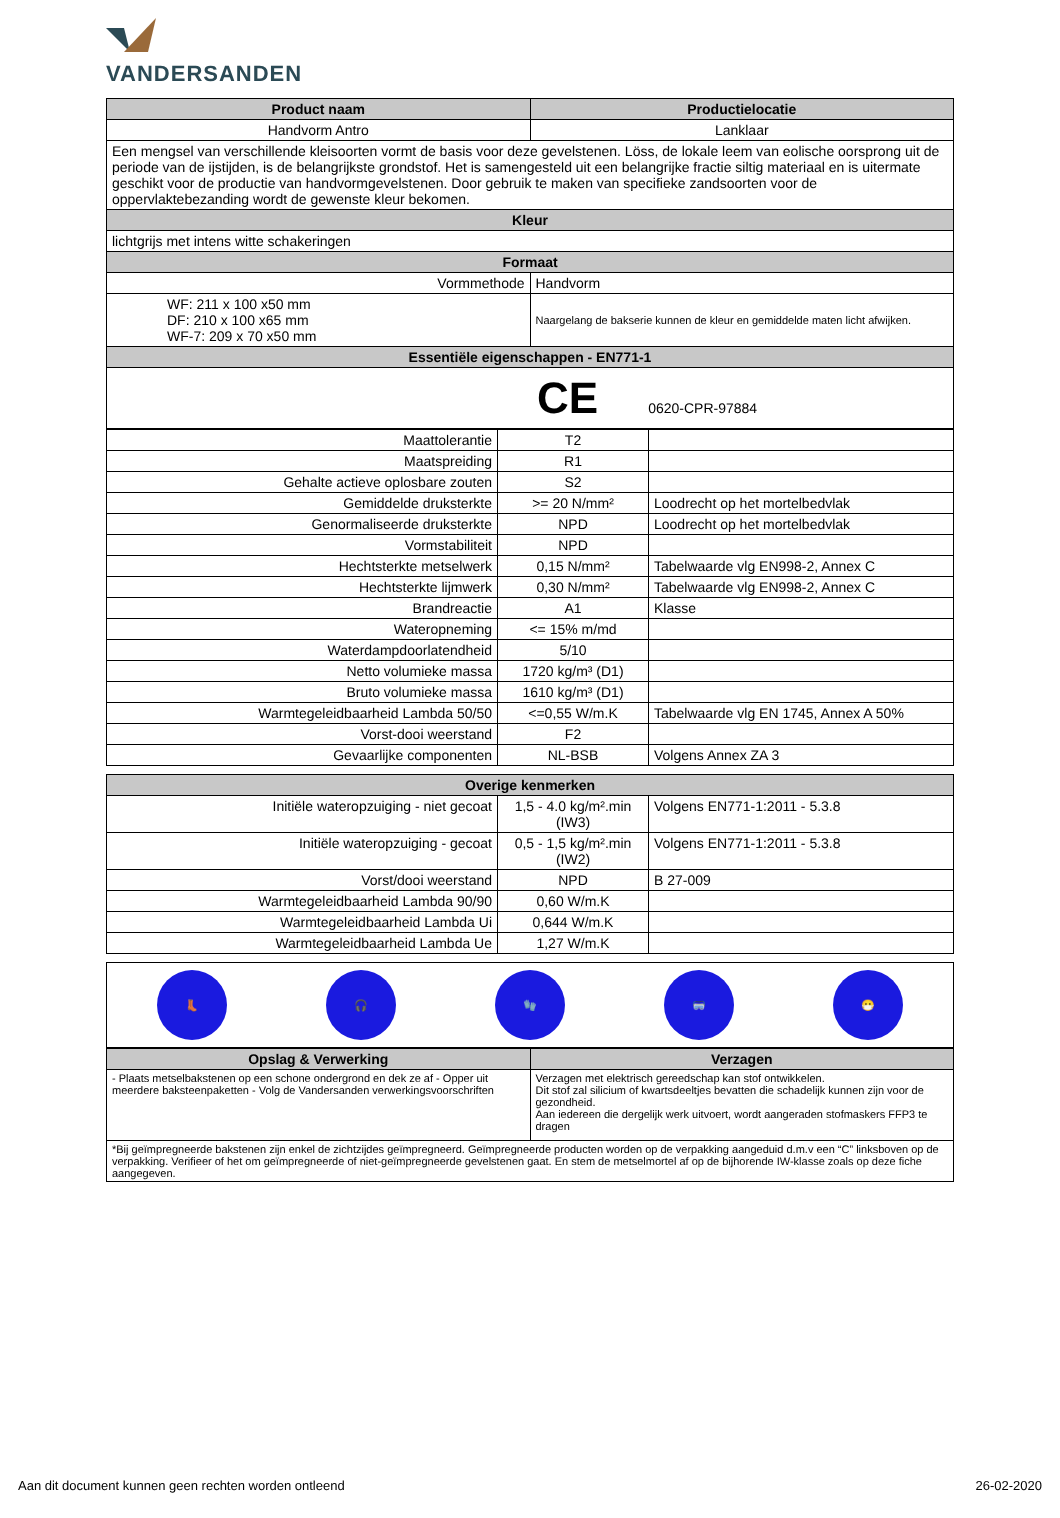VANDERSANDEN
| Product naam | Productielocatie |
| --- | --- |
| Handvorm Antro | Lanklaar |
| Een mengsel van verschillende kleisoorten vormt de basis voor deze gevelstenen. Löss, de lokale leem van eolische oorsprong uit de periode van de ijstijden, is de belangrijkste grondstof. Het is samengesteld uit een belangrijke fractie siltig materiaal en is uitermate geschikt voor de productie van handvormgevelstenen. Door gebruik te maken van specifieke zandsoorten voor de oppervlaktebezanding wordt de gewenste kleur bekomen. | |
| Kleur | |
| lichtgrijs met intens witte schakeringen | |
| Formaat | |
| Vormmethode | Handvorm |
| WF: 211 x 100 x50 mm DF: 210 x 100 x65 mm WF-7: 209 x 70 x50 mm | Naargelang de bakserie kunnen de kleur en gemiddelde maten licht afwijken. |
| Essentiële eigenschappen - EN771-1 | |
| CE 0620-CPR-97884 | |
| Maattolerantie | T2 | |
| Maatspreiding | R1 | |
| Gehalte actieve oplosbare zouten | S2 | |
| Gemiddelde druksterkte | >= 20 N/mm² | Loodrecht op het mortelbedvlak |
| Genormaliseerde druksterkte | NPD | Loodrecht op het mortelbedvlak |
| Vormstabiliteit | NPD | |
| Hechtsterkte metselwerk | 0,15 N/mm² | Tabelwaarde vlg EN998-2, Annex C |
| Hechtsterkte lijmwerk | 0,30 N/mm² | Tabelwaarde vlg EN998-2, Annex C |
| Brandreactie | A1 | Klasse |
| Wateropneming | <= 15% m/md | |
| Waterdampdoorlatendheid | 5/10 | |
| Netto volumieke massa | 1720 kg/m³ (D1) | |
| Bruto volumieke massa | 1610 kg/m³ (D1) | |
| Warmtegeleidbaarheid Lambda 50/50 | <=0,55 W/m.K | Tabelwaarde vlg EN 1745, Annex A 50% |
| Vorst-dooi weerstand | F2 | |
| Gevaarlijke componenten | NL-BSB | Volgens Annex ZA 3 |
| Overige kenmerken | | |
| --- | --- | --- |
| Initiële wateropzuiging - niet gecoat | 1,5 - 4.0 kg/m².min (IW3) | Volgens EN771-1:2011 - 5.3.8 |
| Initiële wateropzuiging - gecoat | 0,5 - 1,5 kg/m².min (IW2) | Volgens EN771-1:2011 - 5.3.8 |
| Vorst/dooi weerstand | NPD | B 27-009 |
| Warmtegeleidbaarheid Lambda 90/90 | 0,60 W/m.K | |
| Warmtegeleidbaarheid Lambda Ui | 0,644 W/m.K | |
| Warmtegeleidbaarheid Lambda Ue | 1,27 W/m.K | |
| 👢 | 🎧 | 🧤 | 🥽 | 😷 |
| Opslag & Verwerking | Verzagen |
| --- | --- |
| - Plaats metselbakstenen op een schone ondergrond en dek ze af - Opper uit meerdere baksteenpaketten - Volg de Vandersanden verwerkingsvoorschriften | Verzagen met elektrisch gereedschap kan stof ontwikkelen. Dit stof zal silicium of kwartsdeeltjes bevatten die schadelijk kunnen zijn voor de gezondheid. Aan iedereen die dergelijk werk uitvoert, wordt aangeraden stofmaskers FFP3 te dragen |
| *Bij geïmpregneerde bakstenen zijn enkel de zichtzijdes geïmpregneerd. Geïmpregneerde producten worden op de verpakking aangeduid d.m.v een “C” linksboven op de verpakking. Verifieer of het om geïmpregneerde of niet-geïmpregneerde gevelstenen gaat. En stem de metselmortel af op de bijhorende IW-klasse zoals op deze fiche aangegeven. | |
Aan dit document kunnen geen rechten worden ontleend 26-02-2020